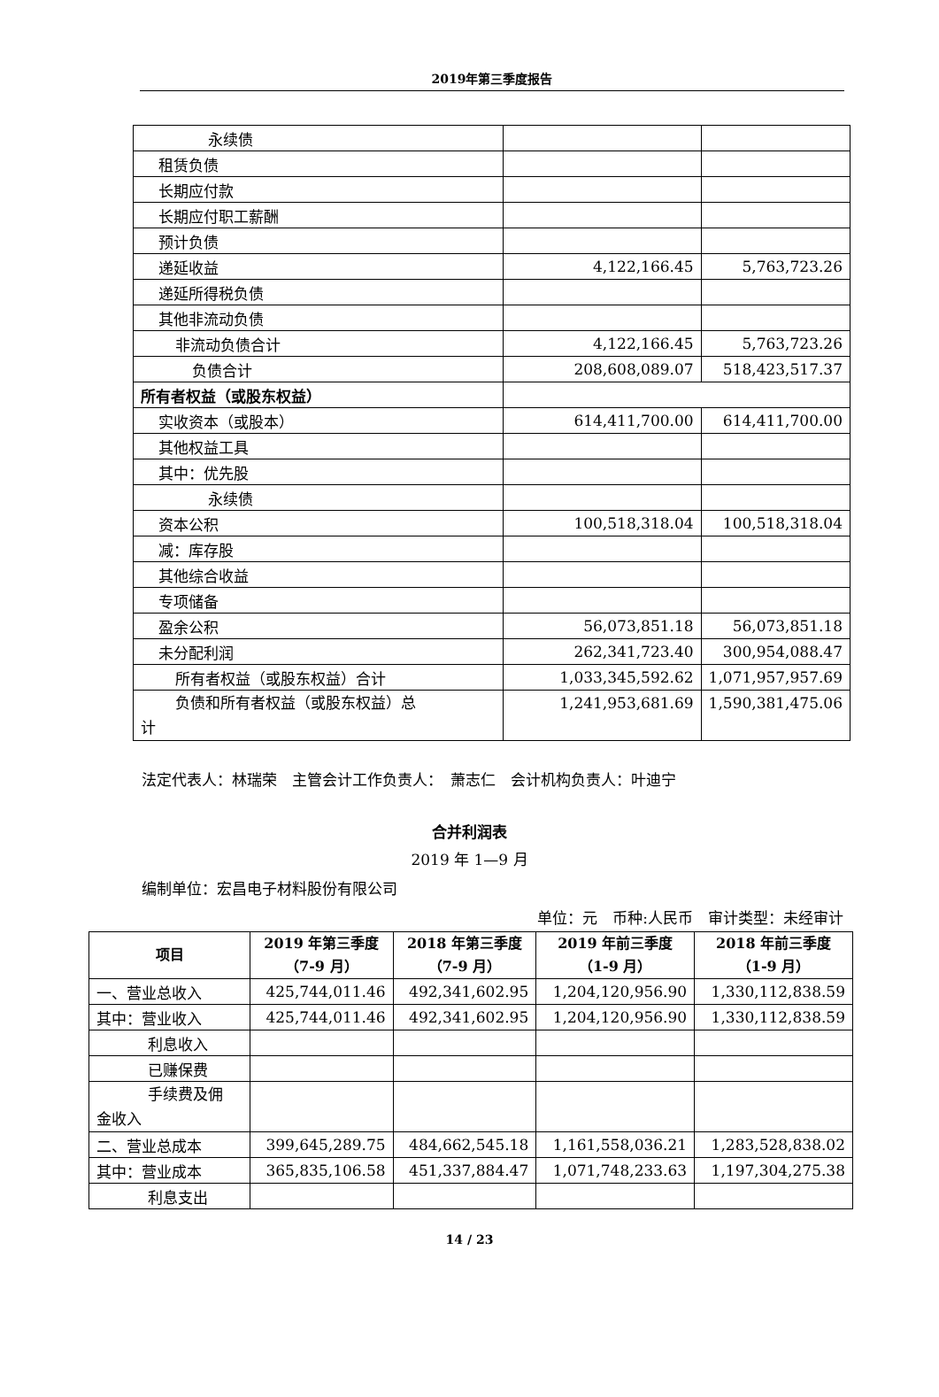2019年第三季度报告
| 永续债 | | |
| 租赁负债 | | |
| 长期应付款 | | |
| 长期应付职工薪酬 | | |
| 预计负债 | | |
| 递延收益 | 4,122,166.45 | 5,763,723.26 |
| 递延所得税负债 | | |
| 其他非流动负债 | | |
| 非流动负债合计 | 4,122,166.45 | 5,763,723.26 |
| 负债合计 | 208,608,089.07 | 518,423,517.37 |
| 所有者权益（或股东权益） | | |
| 实收资本（或股本） | 614,411,700.00 | 614,411,700.00 |
| 其他权益工具 | | |
| 其中：优先股 | | |
| 永续债 | | |
| 资本公积 | 100,518,318.04 | 100,518,318.04 |
| 减：库存股 | | |
| 其他综合收益 | | |
| 专项储备 | | |
| 盈余公积 | 56,073,851.18 | 56,073,851.18 |
| 未分配利润 | 262,341,723.40 | 300,954,088.47 |
| 所有者权益（或股东权益）合计 | 1,033,345,592.62 | 1,071,957,957.69 |
| 负债和所有者权益（或股东权益）总 计 | 1,241,953,681.69 | 1,590,381,475.06 |
法定代表人：林瑞荣　主管会计工作负责人：　萧志仁　会计机构负责人：叶迪宁
合并利润表
2019 年 1—9 月
编制单位：宏昌电子材料股份有限公司
单位：元　币种:人民币　审计类型：未经审计
| 项目 | 2019 年第三季度 （7-9 月） | 2018 年第三季度 （7-9 月） | 2019 年前三季度 （1-9 月） | 2018 年前三季度 （1-9 月） |
| --- | --- | --- | --- | --- |
| 一、营业总收入 | 425,744,011.46 | 492,341,602.95 | 1,204,120,956.90 | 1,330,112,838.59 |
| 其中：营业收入 | 425,744,011.46 | 492,341,602.95 | 1,204,120,956.90 | 1,330,112,838.59 |
| 利息收入 | | | | |
| 已赚保费 | | | | |
| 手续费及佣 金收入 | | | | |
| 二、营业总成本 | 399,645,289.75 | 484,662,545.18 | 1,161,558,036.21 | 1,283,528,838.02 |
| 其中：营业成本 | 365,835,106.58 | 451,337,884.47 | 1,071,748,233.63 | 1,197,304,275.38 |
| 利息支出 | | | | |
14 / 23